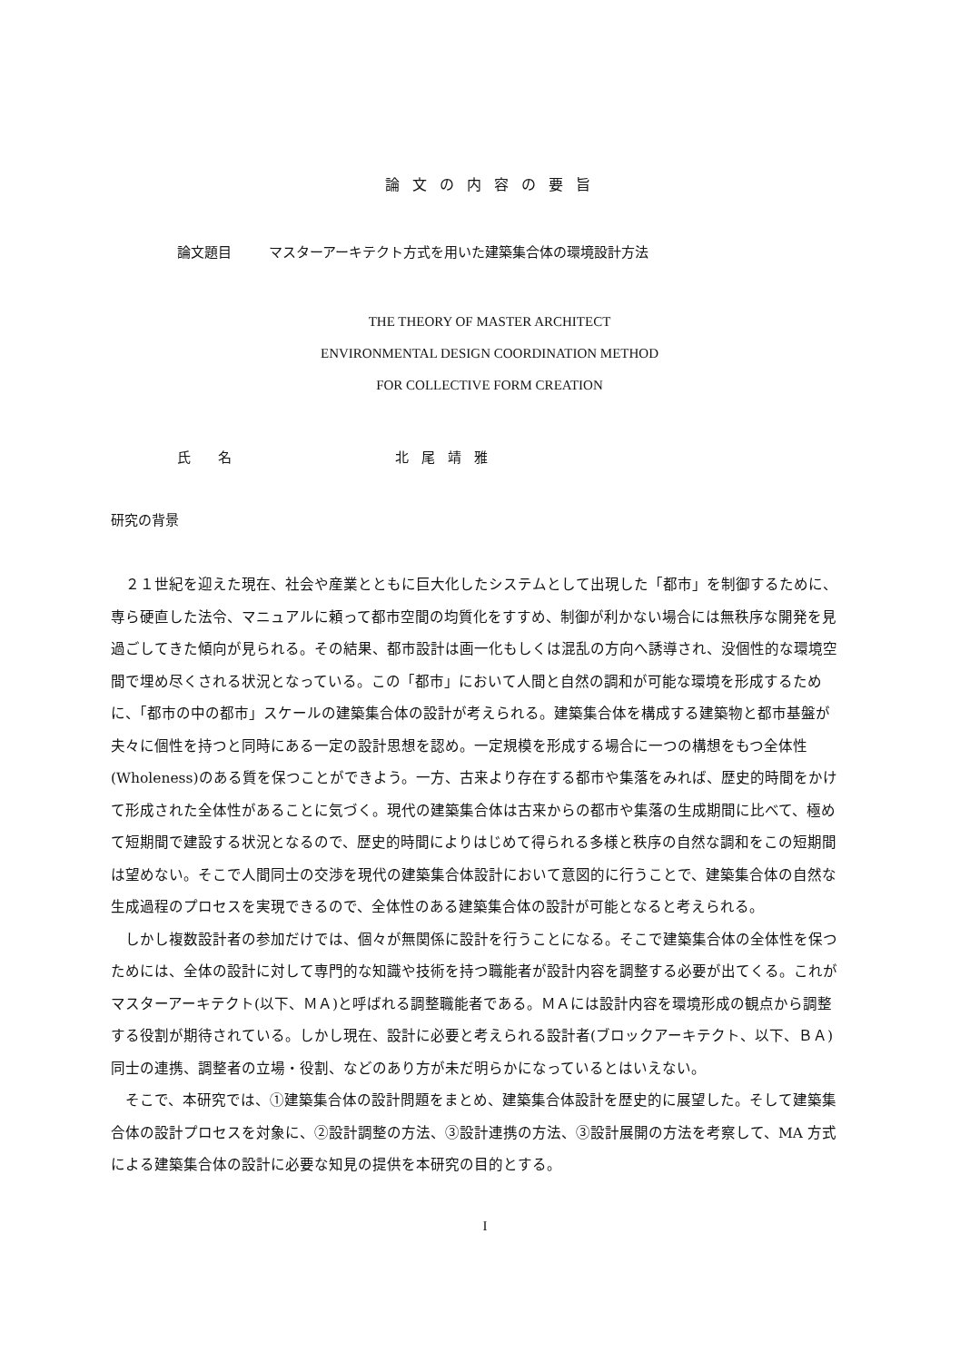論文の内容の要旨
論文題目 マスターアーキテクト方式を用いた建築集合体の環境設計方法
THE THEORY OF MASTER ARCHITECT
ENVIRONMENTAL DESIGN COORDINATION METHOD
FOR COLLECTIVE FORM CREATION
氏　　名 北尾靖雅
研究の背景
２１世紀を迎えた現在、社会や産業とともに巨大化したシステムとして出現した「都市」を制御するために、専ら硬直した法令、マニュアルに頼って都市空間の均質化をすすめ、制御が利かない場合には無秩序な開発を見過ごしてきた傾向が見られる。その結果、都市設計は画一化もしくは混乱の方向へ誘導され、没個性的な環境空間で埋め尽くされる状況となっている。この「都市」において人間と自然の調和が可能な環境を形成するために、「都市の中の都市」スケールの建築集合体の設計が考えられる。建築集合体を構成する建築物と都市基盤が夫々に個性を持つと同時にある一定の設計思想を認め。一定規模を形成する場合に一つの構想をもつ全体性(Wholeness)のある質を保つことができよう。一方、古来より存在する都市や集落をみれば、歴史的時間をかけて形成された全体性があることに気づく。現代の建築集合体は古来からの都市や集落の生成期間に比べて、極めて短期間で建設する状況となるので、歴史的時間によりはじめて得られる多様と秩序の自然な調和をこの短期間は望めない。そこで人間同士の交渉を現代の建築集合体設計において意図的に行うことで、建築集合体の自然な生成過程のプロセスを実現できるので、全体性のある建築集合体の設計が可能となると考えられる。
しかし複数設計者の参加だけでは、個々が無関係に設計を行うことになる。そこで建築集合体の全体性を保つためには、全体の設計に対して専門的な知識や技術を持つ職能者が設計内容を調整する必要が出てくる。これがマスターアーキテクト(以下、ＭＡ)と呼ばれる調整職能者である。ＭＡには設計内容を環境形成の観点から調整する役割が期待されている。しかし現在、設計に必要と考えられる設計者(ブロックアーキテクト、以下、ＢＡ)同士の連携、調整者の立場・役割、などのあり方が未だ明らかになっているとはいえない。
そこで、本研究では、①建築集合体の設計問題をまとめ、建築集合体設計を歴史的に展望した。そして建築集合体の設計プロセスを対象に、②設計調整の方法、③設計連携の方法、③設計展開の方法を考察して、MA 方式による建築集合体の設計に必要な知見の提供を本研究の目的とする。
I